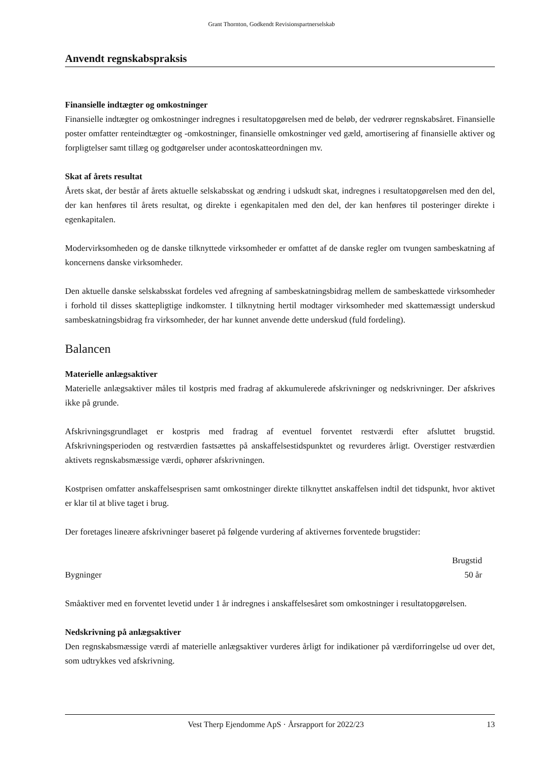Grant Thornton, Godkendt Revisionspartnerselskab
Anvendt regnskabspraksis
Finansielle indtægter og omkostninger
Finansielle indtægter og omkostninger indregnes i resultatopgørelsen med de beløb, der vedrører regnskabsåret. Finansielle poster omfatter renteindtægter og -omkostninger, finansielle omkostninger ved gæld, amortisering af finansielle aktiver og forpligtelser samt tillæg og godtgørelser under acontoskatteordningen mv.
Skat af årets resultat
Årets skat, der består af årets aktuelle selskabsskat og ændring i udskudt skat, indregnes i resultatopgørelsen med den del, der kan henføres til årets resultat, og direkte i egenkapitalen med den del, der kan henføres til posteringer direkte i egenkapitalen.
Modervirksomheden og de danske tilknyttede virksomheder er omfattet af de danske regler om tvungen sambeskatning af koncernens danske virksomheder.
Den aktuelle danske selskabsskat fordeles ved afregning af sambeskatningsbidrag mellem de sambeskattede virksomheder i forhold til disses skattepligtige indkomster. I tilknytning hertil modtager virksomheder med skattemæssigt underskud sambeskatningsbidrag fra virksomheder, der har kunnet anvende dette underskud (fuld fordeling).
Balancen
Materielle anlægsaktiver
Materielle anlægsaktiver måles til kostpris med fradrag af akkumulerede afskrivninger og nedskrivninger. Der afskrives ikke på grunde.
Afskrivningsgrundlaget er kostpris med fradrag af eventuel forventet restværdi efter afsluttet brugstid. Afskrivningsperioden og restværdien fastsættes på anskaffelsestidspunktet og revurderes årligt. Overstiger restværdien aktivets regnskabsmæssige værdi, ophører afskrivningen.
Kostprisen omfatter anskaffelsesprisen samt omkostninger direkte tilknyttet anskaffelsen indtil det tidspunkt, hvor aktivet er klar til at blive taget i brug.
Der foretages lineære afskrivninger baseret på følgende vurdering af aktivernes forventede brugstider:
| | Brugstid |
| --- | --- |
| Bygninger | 50 år |
Småaktiver med en forventet levetid under 1 år indregnes i anskaffelsesåret som omkostninger i resultatopgørelsen.
Nedskrivning på anlægsaktiver
Den regnskabsmæssige værdi af materielle anlægsaktiver vurderes årligt for indikationer på værdiforringelse ud over det, som udtrykkes ved afskrivning.
Vest Therp Ejendomme ApS · Årsrapport for 2022/23 13